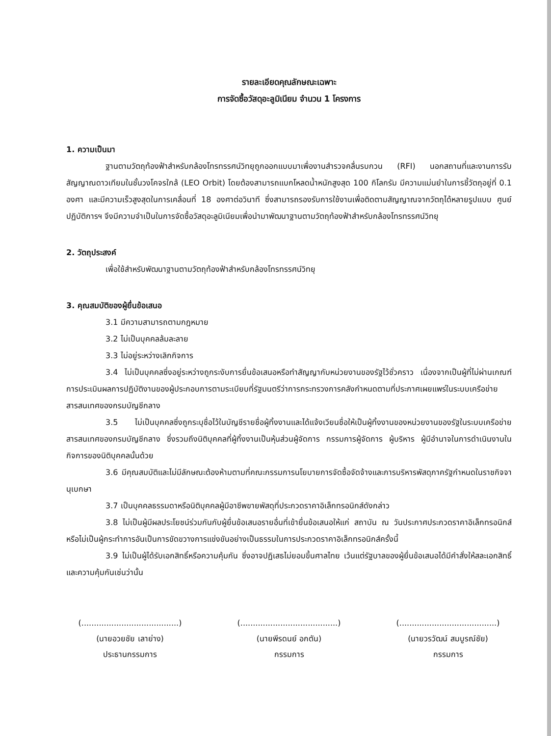รายละเอียดคุณลักษณะเฉพาะ
การจัดซื้อวัสดุอะลูมิเนียม จำนวน 1 โครงการ
1. ความเป็นมา
ฐานตามวัตถุท้องฟ้าสำหรับกล้องโทรทรรศน์วิทยุถูกออกแบบมาเพื่องานสำรวจคลื่นรบกวน (RFI) นอกสถานที่และงานการรับสัญญาณดาวเทียมในชั้นวงโคจรใกล้ (LEO Orbit) โดยต้องสามารถแบกโหลดน้ำหนักสูงสุด 100 กิโลกรัม มีความแม่นยำในการชี้วัตถุอยู่ที่ 0.1 องศา และมีความเร็วสูงสุดในการเคลื่อนที่ 18 องศาต่อวินาที ซึ่งสามารถรองรับการใช้งานเพื่อติดตามสัญญาณจากวัตถุได้หลายรูปแบบ ศูนย์ปฏิบัติการฯ จึงมีความจำเป็นในการจัดซื้อวัสดุอะลูมิเนียมเพื่อนำมาพัฒนาฐานตามวัตถุท้องฟ้าสำหรับกล้องโทรทรรศน์วิทยุ
2. วัตถุประสงค์
เพื่อใช้สำหรับพัฒนาฐานตามวัตถุท้องฟ้าสำหรับกล้องโทรทรรศน์วิทยุ
3. คุณสมบัติของผู้ยื่นข้อเสนอ
3.1 มีความสามารถตามกฎหมาย
3.2 ไม่เป็นบุคคลล้มละลาย
3.3 ไม่อยู่ระหว่างเลิกกิจการ
3.4 ไม่เป็นบุคคลซึ่งอยู่ระหว่างถูกระงับการยื่นข้อเสนอหรือทำสัญญากับหน่วยงานของรัฐไว้ชั่วคราว เนื่องจากเป็นผู้ที่ไม่ผ่านเกณฑ์การประเมินผลการปฏิบัติงานของผู้ประกอบการตามระเบียบที่รัฐมนตรีว่าการกระทรวงการคลังกำหนดตามที่ประกาศเผยแพร่ในระบบเครือข่ายสารสนเทศของกรมบัญชีกลาง
3.5 ไม่เป็นบุคคลซึ่งถูกระบุชื่อไว้ในบัญชีรายชื่อผู้ทิ้งงานและได้แจ้งเวียนชื่อให้เป็นผู้ทิ้งงานของหน่วยงานของรัฐในระบบเครือข่ายสารสนเทศของกรมบัญชีกลาง ซึ่งรวมถึงนิติบุคคลที่ผู้ทิ้งงานเป็นหุ้นส่วนผู้จัดการ กรรมการผู้จัดการ ผู้บริหาร ผู้มีอำนาจในการดำเนินงานในกิจการของนิติบุคคลนั้นด้วย
3.6 มีคุณสมบัติและไม่มีลักษณะต้องห้ามตามที่คณะกรรมการนโยบายการจัดซื้อจัดจ้างและการบริหารพัสดุภาครัฐกำหนดในราชกิจจานุเบกษา
3.7 เป็นบุคคลธรรมดาหรือนิติบุคคลผู้มีอาชีพขายพัสดุที่ประกวดราคาอิเล็กทรอนิกส์ดังกล่าว
3.8 ไม่เป็นผู้มีผลประโยชน์ร่วมกันกับผู้ยื่นข้อเสนอรายอื่นที่เข้ายื่นข้อเสนอให้แก่ สถาบัน ณ วันประกาศประกวดราคาอิเล็กทรอนิกส์ หรือไม่เป็นผู้กระทำการอันเป็นการขัดขวางการแข่งขันอย่างเป็นธรรมในการประกวดราคาอิเล็กทรอนิกส์ครั้งนี้
3.9 ไม่เป็นผู้ได้รับเอกสิทธิ์หรือความคุ้มกัน ซึ่งอาจปฏิเสธไม่ยอมขึ้นศาลไทย เว้นแต่รัฐบาลของผู้ยื่นข้อเสนอได้มีคำสั่งให้สละเอกสิทธิ์และความคุ้มกันเช่นว่านั้น
(.......................................)
(นายอวยชัย เลาย่าง)
ประธานกรรมการ
(.......................................)
(นายพีรดนย์ อกตัน)
กรรมการ
(.......................................)
(นายวรวัฒน์ สมบูรณ์ชัย)
กรรมการ